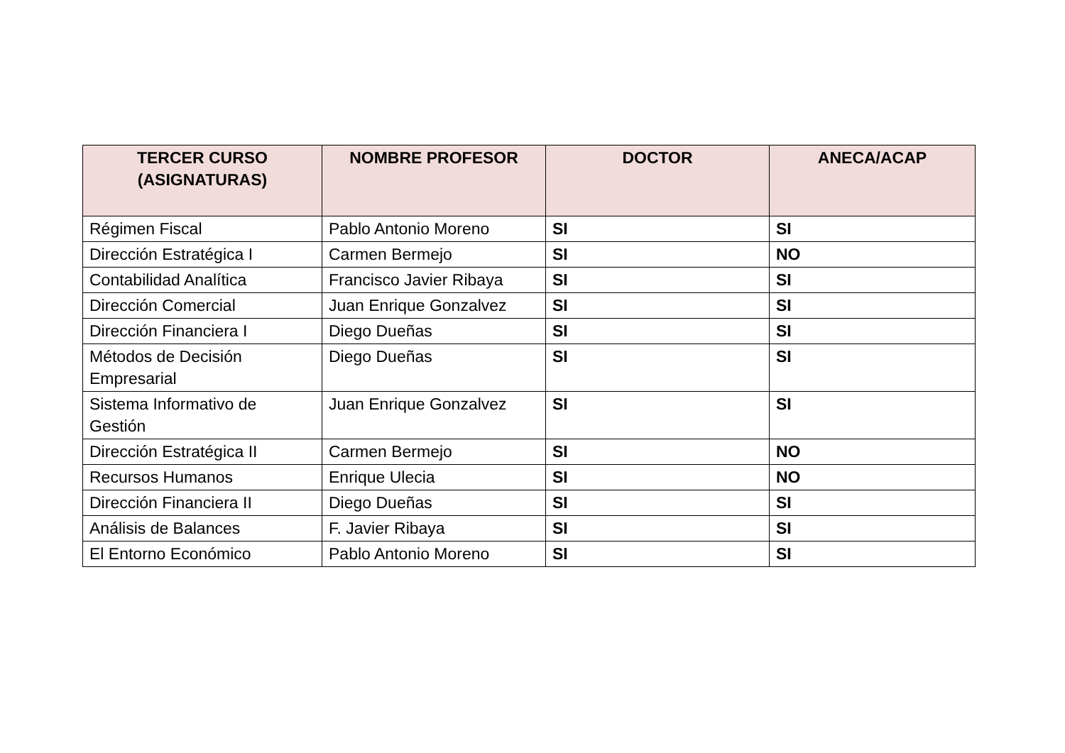| TERCER CURSO (ASIGNATURAS) | NOMBRE PROFESOR | DOCTOR | ANECA/ACAP |
| --- | --- | --- | --- |
| Régimen Fiscal | Pablo Antonio Moreno | SI | SI |
| Dirección Estratégica I | Carmen Bermejo | SI | NO |
| Contabilidad Analítica | Francisco Javier Ribaya | SI | SI |
| Dirección Comercial | Juan Enrique Gonzalvez | SI | SI |
| Dirección Financiera I | Diego Dueñas | SI | SI |
| Métodos de Decisión Empresarial | Diego Dueñas | SI | SI |
| Sistema Informativo de Gestión | Juan Enrique Gonzalvez | SI | SI |
| Dirección Estratégica II | Carmen Bermejo | SI | NO |
| Recursos Humanos | Enrique Ulecia | SI | NO |
| Dirección Financiera II | Diego Dueñas | SI | SI |
| Análisis de Balances | F. Javier Ribaya | SI | SI |
| El Entorno Económico | Pablo Antonio Moreno | SI | SI |